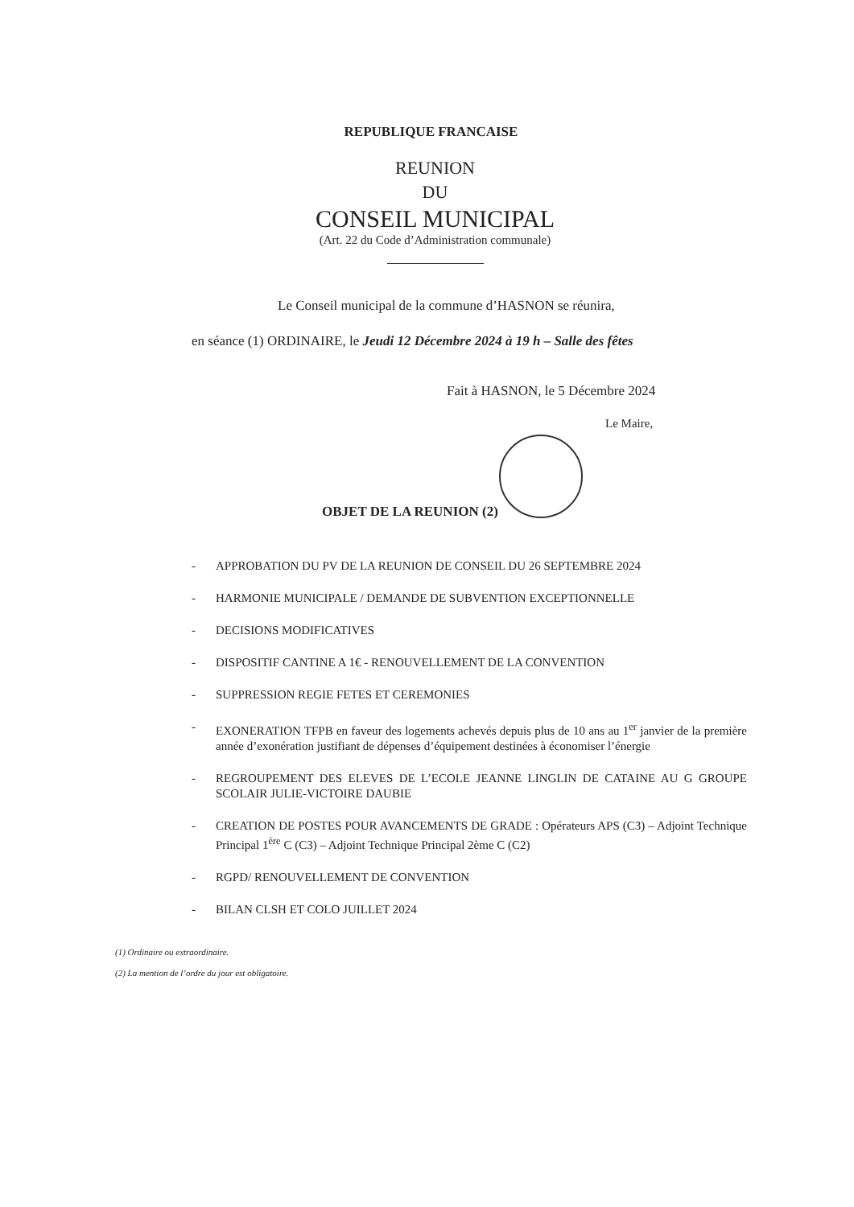REPUBLIQUE FRANCAISE
REUNION
DU
CONSEIL MUNICIPAL
(Art. 22 du Code d’Administration communale)
Le Conseil municipal de la commune d’HASNON se réunira,
en séance (1) ORDINAIRE, le Jeudi 12 Décembre 2024 à 19 h – Salle des fêtes
Fait à HASNON, le 5 Décembre 2024
Le Maire,
OBJET DE LA REUNION (2)
- APPROBATION DU PV DE LA REUNION DE CONSEIL DU 26 SEPTEMBRE 2024
- HARMONIE MUNICIPALE / DEMANDE DE SUBVENTION EXCEPTIONNELLE
- DECISIONS MODIFICATIVES
- DISPOSITIF CANTINE A 1€ - RENOUVELLEMENT DE LA CONVENTION
- SUPPRESSION REGIE FETES ET CEREMONIES
- EXONERATION TFPB en faveur des logements achevés depuis plus de 10 ans au 1<sup>er</sup> janvier de la première année d’exonération justifiant de dépenses d’équipement destinées à économiser l’énergie
- REGROUPEMENT DES ELEVES DE L’ECOLE JEANNE LINGLIN DE CATAINE AU G GROUPE SCOLAIR JULIE-VICTOIRE DAUBIE
- CREATION DE POSTES POUR AVANCEMENTS DE GRADE : Opérateurs APS (C3) – Adjoint Technique Principal 1<sup>ère</sup> C (C3) – Adjoint Technique Principal 2ème C (C2)
- RGPD/ RENOUVELLEMENT DE CONVENTION
- BILAN CLSH ET COLO JUILLET 2024
(1) Ordinaire ou extraordinaire.
(2) La mention de l’ordre du jour est obligatoire.